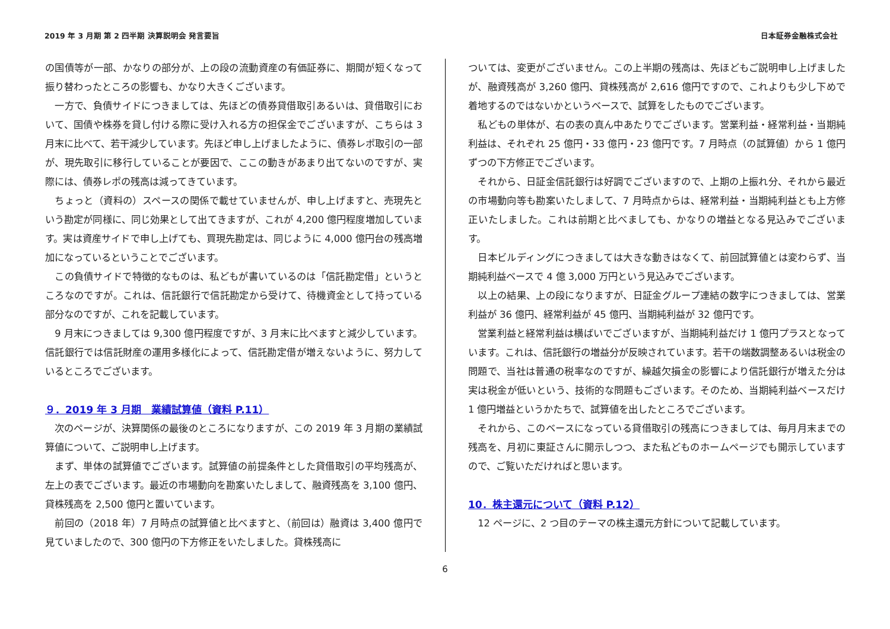2019 年 3 月期 第 2 四半期 決算説明会 発言要旨 日本証券金融株式会社
の国債等が一部、かなりの部分が、上の段の流動資産の有価証券に、期間が短くなって振り替わったところの影響も、かなり大きくございます。
一方で、負債サイドにつきましては、先ほどの債券貸借取引あるいは、貸借取引において、国債や株券を貸し付ける際に受け入れる方の担保金でございますが、こちらは 3 月末に比べて、若干減少しています。先ほど申し上げましたように、債券レポ取引の一部が、現先取引に移行していることが要因で、ここの動きがあまり出てないのですが、実際には、債券レポの残高は減ってきています。
ちょっと（資料の）スペースの関係で載せていませんが、申し上げますと、売現先という勘定が同様に、同じ効果として出てきますが、これが 4,200 億円程度増加しています。実は資産サイドで申し上げても、買現先勘定は、同じように 4,000 億円台の残高増加になっているということでございます。
この負債サイドで特徴的なものは、私どもが書いているのは「信託勘定借」というところなのですが。これは、信託銀行で信託勘定から受けて、待機資金として持っている部分なのですが、これを記載しています。
9 月末につきましては 9,300 億円程度ですが、3 月末に比べますと減少しています。信託銀行では信託財産の運用多様化によって、信託勘定借が増えないように、努力しているところでございます。
９．2019 年 3 月期　業績試算値（資料 P.11）
次のページが、決算関係の最後のところになりますが、この 2019 年 3 月期の業績試算値について、ご説明申し上げます。
まず、単体の試算値でございます。試算値の前提条件とした貸借取引の平均残高が、左上の表でございます。最近の市場動向を勘案いたしまして、融資残高を 3,100 億円、貸株残高を 2,500 億円と置いています。
前回の（2018 年）7 月時点の試算値と比べますと、（前回は）融資は 3,400 億円で見ていましたので、300 億円の下方修正をいたしました。貸株残高に
ついては、変更がございません。この上半期の残高は、先ほどもご説明申し上げましたが、融資残高が 3,260 億円、貸株残高が 2,616 億円ですので、これよりも少し下めで着地するのではないかというベースで、試算をしたものでございます。
私どもの単体が、右の表の真ん中あたりでございます。営業利益・経常利益・当期純利益は、それぞれ 25 億円・33 億円・23 億円です。7 月時点（の試算値）から 1 億円ずつの下方修正でございます。
それから、日証金信託銀行は好調でございますので、上期の上振れ分、それから最近の市場動向等も勘案いたしまして、7 月時点からは、経常利益・当期純利益とも上方修正いたしました。これは前期と比べましても、かなりの増益となる見込みでございます。
日本ビルディングにつきましては大きな動きはなくて、前回試算値とは変わらず、当期純利益ベースで 4 億 3,000 万円という見込みでございます。
以上の結果、上の段になりますが、日証金グループ連結の数字につきましては、営業利益が 36 億円、経常利益が 45 億円、当期純利益が 32 億円です。
営業利益と経常利益は横ばいでございますが、当期純利益だけ 1 億円プラスとなっています。これは、信託銀行の増益分が反映されています。若干の端数調整あるいは税金の問題で、当社は普通の税率なのですが、繰越欠損金の影響により信託銀行が増えた分は実は税金が低いという、技術的な問題もございます。そのため、当期純利益ベースだけ 1 億円増益というかたちで、試算値を出したところでございます。
それから、このベースになっている貸借取引の残高につきましては、毎月月末までの残高を、月初に東証さんに開示しつつ、また私どものホームページでも開示していますので、ご覧いただければと思います。
10．株主還元について（資料 P.12）
12 ページに、2 つ目のテーマの株主還元方針について記載しています。
6